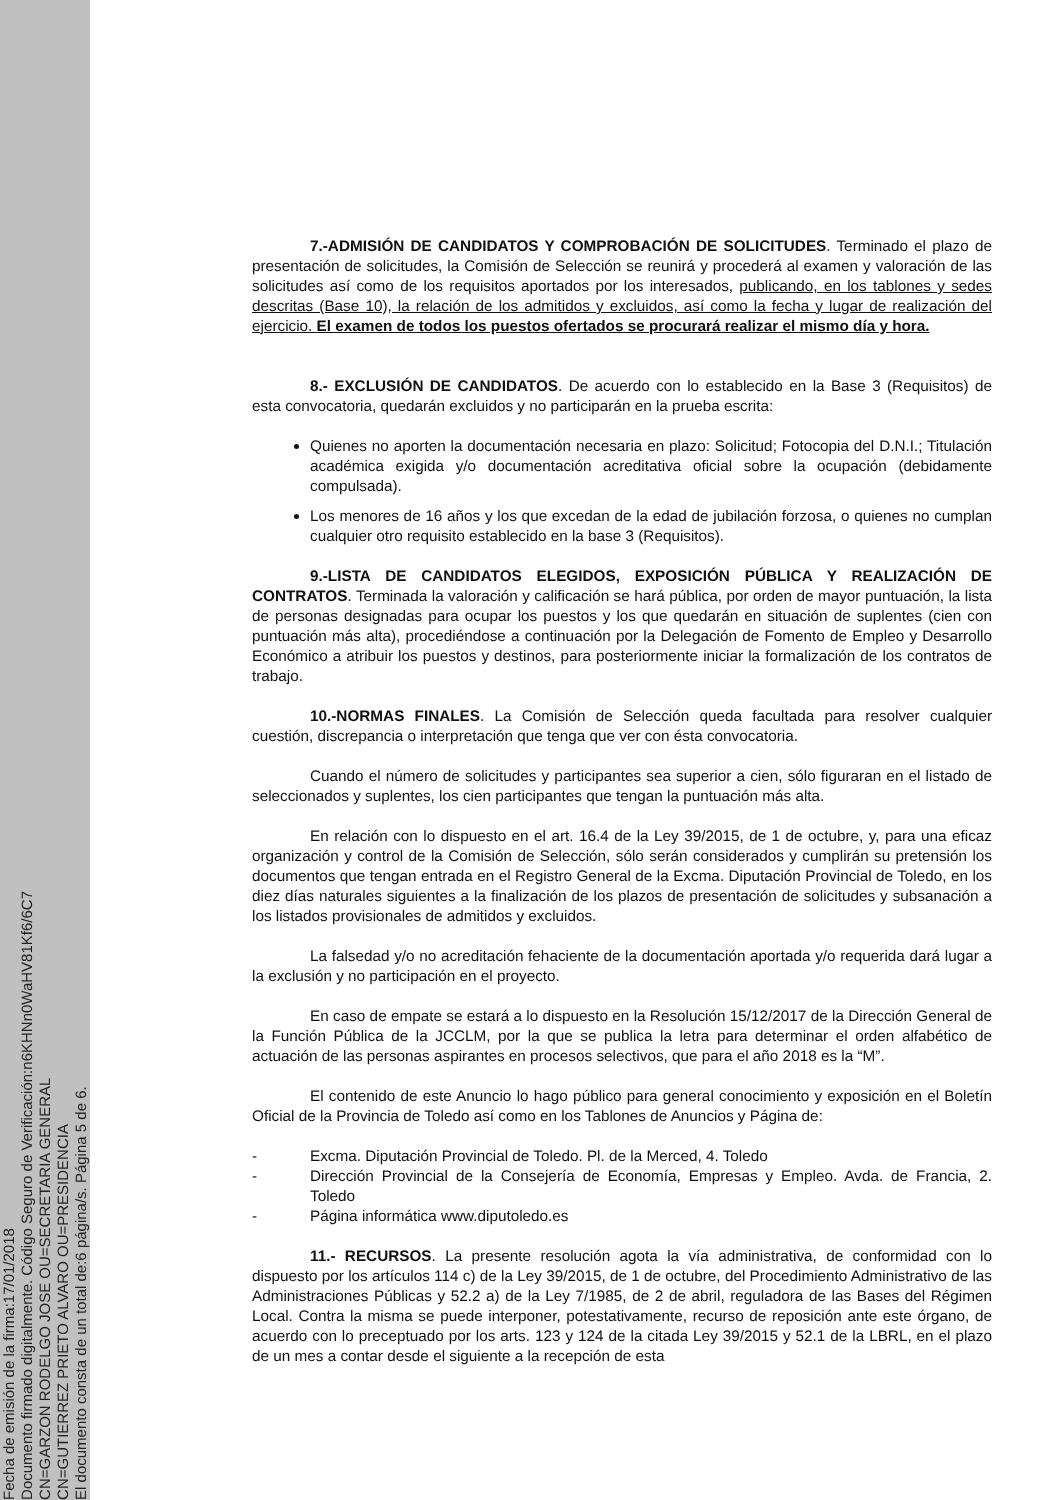Fecha de emisión de la firma:17/01/2018
Documento firmado digitalmente. Código Seguro de Verificación:n6KHNn0WaHV81Kf6/6C7
CN=GARZON RODELGO JOSE OU=SECRETARIA GENERAL
CN=GUTIERREZ PRIETO ALVARO OU=PRESIDENCIA
El documento consta de un total de:6 página/s. Página 5 de 6.
7.-ADMISIÓN DE CANDIDATOS Y COMPROBACIÓN DE SOLICITUDES. Terminado el plazo de presentación de solicitudes, la Comisión de Selección se reunirá y procederá al examen y valoración de las solicitudes así como de los requisitos aportados por los interesados, publicando, en los tablones y sedes descritas (Base 10), la relación de los admitidos y excluidos, así como la fecha y lugar de realización del ejercicio. El examen de todos los puestos ofertados se procurará realizar el mismo día y hora.
8.- EXCLUSIÓN DE CANDIDATOS. De acuerdo con lo establecido en la Base 3 (Requisitos) de esta convocatoria, quedarán excluidos y no participarán en la prueba escrita:
Quienes no aporten la documentación necesaria en plazo: Solicitud; Fotocopia del D.N.I.; Titulación académica exigida y/o documentación acreditativa oficial sobre la ocupación (debidamente compulsada).
Los menores de 16 años y los que excedan de la edad de jubilación forzosa, o quienes no cumplan cualquier otro requisito establecido en la base 3 (Requisitos).
9.-LISTA DE CANDIDATOS ELEGIDOS, EXPOSICIÓN PÚBLICA Y REALIZACIÓN DE CONTRATOS. Terminada la valoración y calificación se hará pública, por orden de mayor puntuación, la lista de personas designadas para ocupar los puestos y los que quedarán en situación de suplentes (cien con puntuación más alta), procediéndose a continuación por la Delegación de Fomento de Empleo y Desarrollo Económico a atribuir los puestos y destinos, para posteriormente iniciar la formalización de los contratos de trabajo.
10.-NORMAS FINALES. La Comisión de Selección queda facultada para resolver cualquier cuestión, discrepancia o interpretación que tenga que ver con ésta convocatoria.
Cuando el número de solicitudes y participantes sea superior a cien, sólo figuraran en el listado de seleccionados y suplentes, los cien participantes que tengan la puntuación más alta.
En relación con lo dispuesto en el art. 16.4 de la Ley 39/2015, de 1 de octubre, y, para una eficaz organización y control de la Comisión de Selección, sólo serán considerados y cumplirán su pretensión los documentos que tengan entrada en el Registro General de la Excma. Diputación Provincial de Toledo, en los diez días naturales siguientes a la finalización de los plazos de presentación de solicitudes y subsanación a los listados provisionales de admitidos y excluidos.
La falsedad y/o no acreditación fehaciente de la documentación aportada y/o requerida dará lugar a la exclusión y no participación en el proyecto.
En caso de empate se estará a lo dispuesto en la Resolución 15/12/2017 de la Dirección General de la Función Pública de la JCCLM, por la que se publica la letra para determinar el orden alfabético de actuación de las personas aspirantes en procesos selectivos, que para el año 2018 es la “M”.
El contenido de este Anuncio lo hago público para general conocimiento y exposición en el Boletín Oficial de la Provincia de Toledo así como en los Tablones de Anuncios y Página de:
- Excma. Diputación Provincial de Toledo. Pl. de la Merced, 4. Toledo
- Dirección Provincial de la Consejería de Economía, Empresas y Empleo. Avda. de Francia, 2. Toledo
- Página informática www.diputoledo.es
11.- RECURSOS. La presente resolución agota la vía administrativa, de conformidad con lo dispuesto por los artículos 114 c) de la Ley 39/2015, de 1 de octubre, del Procedimiento Administrativo de las Administraciones Públicas y 52.2 a) de la Ley 7/1985, de 2 de abril, reguladora de las Bases del Régimen Local. Contra la misma se puede interponer, potestativamente, recurso de reposición ante este órgano, de acuerdo con lo preceptuado por los arts. 123 y 124 de la citada Ley 39/2015 y 52.1 de la LBRL, en el plazo de un mes a contar desde el siguiente a la recepción de esta